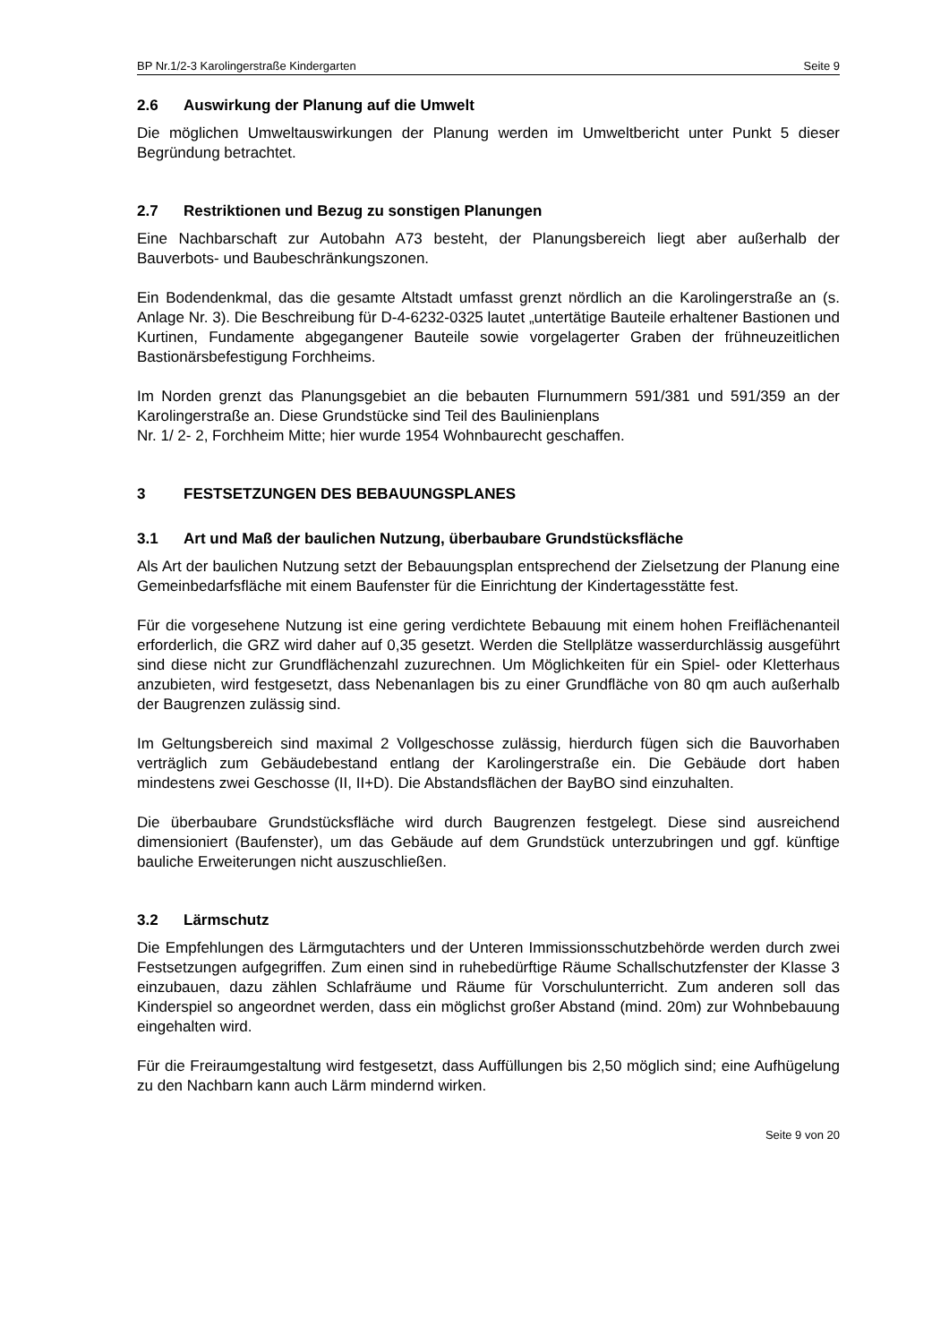BP Nr.1/2-3 Karolingerstraße Kindergarten Seite 9
2.6 Auswirkung der Planung auf die Umwelt
Die möglichen Umweltauswirkungen der Planung werden im Umweltbericht unter Punkt 5 dieser Begründung betrachtet.
2.7 Restriktionen und Bezug zu sonstigen Planungen
Eine Nachbarschaft zur Autobahn A73 besteht, der Planungsbereich liegt aber außerhalb der Bauverbots- und Baubeschränkungszonen.
Ein Bodendenkmal, das die gesamte Altstadt umfasst grenzt nördlich an die Karolingerstraße an (s. Anlage Nr. 3). Die Beschreibung für D-4-6232-0325 lautet „untertätige Bauteile erhaltener Bastionen und Kurtinen, Fundamente abgegangener Bauteile sowie vorgelagerter Graben der frühneuzeitlichen Bastionärsbefestigung Forchheims.
Im Norden grenzt das Planungsgebiet an die bebauten Flurnummern 591/381 und 591/359 an der Karolingerstraße an. Diese Grundstücke sind Teil des Baulinienplans
Nr. 1/ 2- 2, Forchheim Mitte; hier wurde 1954 Wohnbaurecht geschaffen.
3 FESTSETZUNGEN DES BEBAUUNGSPLANES
3.1 Art und Maß der baulichen Nutzung, überbaubare Grundstücksfläche
Als Art der baulichen Nutzung setzt der Bebauungsplan entsprechend der Zielsetzung der Planung eine Gemeinbedarfsfläche mit einem Baufenster für die Einrichtung der Kindertagesstätte fest.
Für die vorgesehene Nutzung ist eine gering verdichtete Bebauung mit einem hohen Freiflächenanteil erforderlich, die GRZ wird daher auf 0,35 gesetzt. Werden die Stellplätze wasserdurchlässig ausgeführt sind diese nicht zur Grundflächenzahl zuzurechnen. Um Möglichkeiten für ein Spiel- oder Kletterhaus anzubieten, wird festgesetzt, dass Nebenanlagen bis zu einer Grundfläche von 80 qm auch außerhalb der Baugrenzen zulässig sind.
Im Geltungsbereich sind maximal 2 Vollgeschosse zulässig, hierdurch fügen sich die Bauvorhaben verträglich zum Gebäudebestand entlang der Karolingerstraße ein. Die Gebäude dort haben mindestens zwei Geschosse (II, II+D). Die Abstandsflächen der BayBO sind einzuhalten.
Die überbaubare Grundstücksfläche wird durch Baugrenzen festgelegt. Diese sind ausreichend dimensioniert (Baufenster), um das Gebäude auf dem Grundstück unterzubringen und ggf. künftige bauliche Erweiterungen nicht auszuschließen.
3.2 Lärmschutz
Die Empfehlungen des Lärmgutachters und der Unteren Immissionsschutzbehörde werden durch zwei Festsetzungen aufgegriffen. Zum einen sind in ruhebedürftige Räume Schallschutzfenster der Klasse 3 einzubauen, dazu zählen Schlafräume und Räume für Vorschulunterricht. Zum anderen soll das Kinderspiel so angeordnet werden, dass ein möglichst großer Abstand (mind. 20m) zur Wohnbebauung eingehalten wird.
Für die Freiraumgestaltung wird festgesetzt, dass Auffüllungen bis 2,50 möglich sind; eine Aufhügelung zu den Nachbarn kann auch Lärm mindernd wirken.
Seite 9 von 20